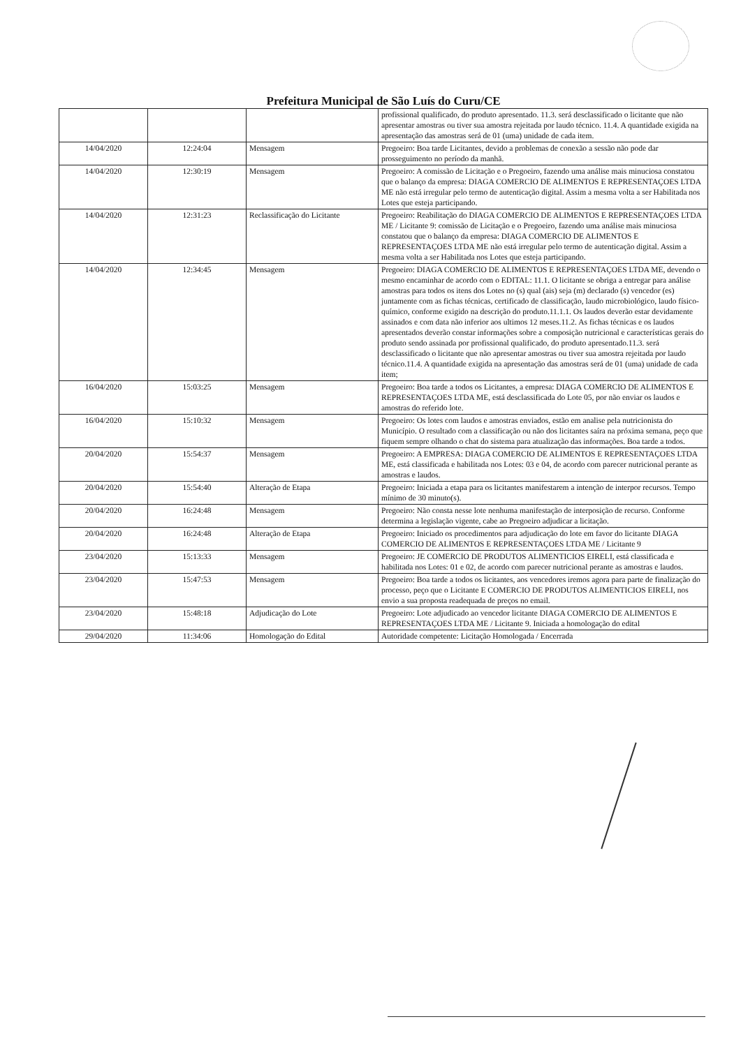Prefeitura Municipal de São Luís do Curu/CE
| | | | profissional qualificado, do produto apresentado. 11.3. será desclassificado o licitante que não apresentar amostras ou tiver sua amostra rejeitada por laudo técnico. 11.4. A quantidade exigida na apresentação das amostras será de 01 (uma) unidade de cada item. |
| 14/04/2020 | 12:24:04 | Mensagem | Pregoeiro: Boa tarde Licitantes, devido a problemas de conexão a sessão não pode dar prosseguimento no período da manhã. |
| 14/04/2020 | 12:30:19 | Mensagem | Pregoeiro: A comissão de Licitação e o Pregoeiro, fazendo uma análise mais minuciosa constatou que o balanço da empresa: DIAGA COMERCIO DE ALIMENTOS E REPRESENTAÇOES LTDA ME não está irregular pelo termo de autenticação digital. Assim a mesma volta a ser Habilitada nos Lotes que esteja participando. |
| 14/04/2020 | 12:31:23 | Reclassificação do Licitante | Pregoeiro: Reabilitação do DIAGA COMERCIO DE ALIMENTOS E REPRESENTAÇOES LTDA ME / Licitante 9: comissão de Licitação e o Pregoeiro, fazendo uma análise mais minuciosa constatou que o balanço da empresa: DIAGA COMERCIO DE ALIMENTOS E REPRESENTAÇOES LTDA ME não está irregular pelo termo de autenticação digital. Assim a mesma volta a ser Habilitada nos Lotes que esteja participando. |
| 14/04/2020 | 12:34:45 | Mensagem | Pregoeiro: DIAGA COMERCIO DE ALIMENTOS E REPRESENTAÇOES LTDA ME, devendo o mesmo encaminhar de acordo com o EDITAL: 11.1. O licitante se obriga a entregar para análise amostras para todos os itens dos Lotes no (s) qual (ais) seja (m) declarado (s) vencedor (es) juntamente com as fichas técnicas, certificado de classificação, laudo microbiológico, laudo físico-químico, conforme exigido na descrição do produto.11.1.1. Os laudos deverão estar devidamente assinados e com data não inferior aos ultimos 12 meses.11.2. As fichas técnicas e os laudos apresentados deverão constar informações sobre a composição nutricional e características gerais do produto sendo assinada por profissional qualificado, do produto apresentado.11.3. será desclassificado o licitante que não apresentar amostras ou tiver sua amostra rejeitada por laudo técnico.11.4. A quantidade exigida na apresentação das amostras será de 01 (uma) unidade de cada item; |
| 16/04/2020 | 15:03:25 | Mensagem | Pregoeiro: Boa tarde a todos os Licitantes, a empresa: DIAGA COMERCIO DE ALIMENTOS E REPRESENTAÇOES LTDA ME, está desclassificada do Lote 05, por não enviar os laudos e amostras do referido lote. |
| 16/04/2020 | 15:10:32 | Mensagem | Pregoeiro: Os lotes com laudos e amostras enviados, estão em analise pela nutricionista do Município. O resultado com a classificação ou não dos licitantes saíra na próxima semana, peço que fiquem sempre olhando o chat do sistema para atualização das informações. Boa tarde a todos. |
| 20/04/2020 | 15:54:37 | Mensagem | Pregoeiro: A EMPRESA: DIAGA COMERCIO DE ALIMENTOS E REPRESENTAÇOES LTDA ME, está classificada e habilitada nos Lotes: 03 e 04, de acordo com parecer nutricional perante as amostras e laudos. |
| 20/04/2020 | 15:54:40 | Alteração de Etapa | Pregoeiro: Iniciada a etapa para os licitantes manifestarem a intenção de interpor recursos. Tempo mínimo de 30 minuto(s). |
| 20/04/2020 | 16:24:48 | Mensagem | Pregoeiro: Não consta nesse lote nenhuma manifestação de interposição de recurso. Conforme determina a legislação vigente, cabe ao Pregoeiro adjudicar a licitação. |
| 20/04/2020 | 16:24:48 | Alteração de Etapa | Pregoeiro: Iniciado os procedimentos para adjudicação do lote em favor do licitante DIAGA COMERCIO DE ALIMENTOS E REPRESENTAÇOES LTDA ME / Licitante 9 |
| 23/04/2020 | 15:13:33 | Mensagem | Pregoeiro: JE COMERCIO DE PRODUTOS ALIMENTICIOS EIRELI, está classificada e habilitada nos Lotes: 01 e 02, de acordo com parecer nutricional perante as amostras e laudos. |
| 23/04/2020 | 15:47:53 | Mensagem | Pregoeiro: Boa tarde a todos os licitantes, aos vencedores iremos agora para parte de finalização do processo, peço que o Licitante E COMERCIO DE PRODUTOS ALIMENTICIOS EIRELI, nos envio a sua proposta readequada de preços no email. |
| 23/04/2020 | 15:48:18 | Adjudicação do Lote | Pregoeiro: Lote adjudicado ao vencedor licitante DIAGA COMERCIO DE ALIMENTOS E REPRESENTAÇOES LTDA ME / Licitante 9. Iniciada a homologação do edital |
| 29/04/2020 | 11:34:06 | Homologação do Edital | Autoridade competente: Licitação Homologada / Encerrada |